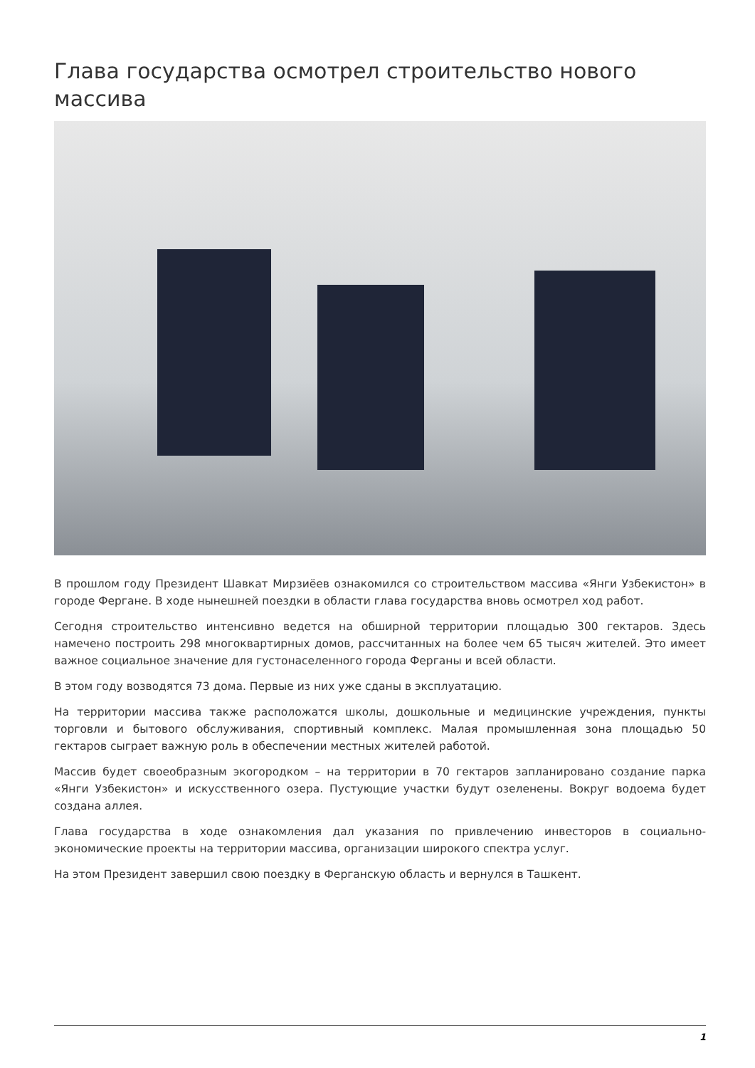Глава государства осмотрел строительство нового массива
В прошлом году Президент Шавкат Мирзиёев ознакомился со строительством массива «Янги Узбекистон» в городе Фергане. В ходе нынешней поездки в области глава государства вновь осмотрел ход работ.
Сегодня строительство интенсивно ведется на обширной территории площадью 300 гектаров. Здесь намечено построить 298 многоквартирных домов, рассчитанных на более чем 65 тысяч жителей. Это имеет важное социальное значение для густонаселенного города Ферганы и всей области.
В этом году возводятся 73 дома. Первые из них уже сданы в эксплуатацию.
На территории массива также расположатся школы, дошкольные и медицинские учреждения, пункты торговли и бытового обслуживания, спортивный комплекс. Малая промышленная зона площадью 50 гектаров сыграет важную роль в обеспечении местных жителей работой.
Массив будет своеобразным экогородком – на территории в 70 гектаров запланировано создание парка «Янги Узбекистон» и искусственного озера. Пустующие участки будут озеленены. Вокруг водоема будет создана аллея.
Глава государства в ходе ознакомления дал указания по привлечению инвесторов в социально-экономические проекты на территории массива, организации широкого спектра услуг.
На этом Президент завершил свою поездку в Ферганскую область и вернулся в Ташкент.
1